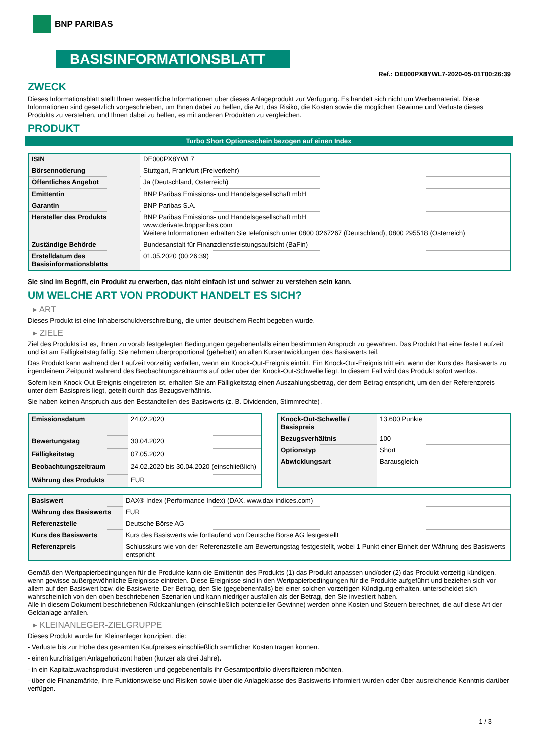BNP PARIBAS
BASISINFORMATIONSBLATT
Ref.: DE000PX8YWL7-2020-05-01T00:26:39
ZWECK
Dieses Informationsblatt stellt Ihnen wesentliche Informationen über dieses Anlageprodukt zur Verfügung. Es handelt sich nicht um Werbematerial. Diese Informationen sind gesetzlich vorgeschrieben, um Ihnen dabei zu helfen, die Art, das Risiko, die Kosten sowie die möglichen Gewinne und Verluste dieses Produkts zu verstehen, und Ihnen dabei zu helfen, es mit anderen Produkten zu vergleichen.
PRODUKT
Turbo Short Optionsschein bezogen auf einen Index
| ISIN | DE000PX8YWL7 |
| Börsennotierung | Stuttgart, Frankfurt (Freiverkehr) |
| Öffentliches Angebot | Ja (Deutschland, Österreich) |
| Emittentin | BNP Paribas Emissions- und Handelsgesellschaft mbH |
| Garantin | BNP Paribas S.A. |
| Hersteller des Produkts | BNP Paribas Emissions- und Handelsgesellschaft mbH www.derivate.bnpparibas.com Weitere Informationen erhalten Sie telefonisch unter 0800 0267267 (Deutschland), 0800 295518 (Österreich) |
| Zuständige Behörde | Bundesanstalt für Finanzdienstleistungsaufsicht (BaFin) |
| Erstelldatum des Basisinformationsblatts | 01.05.2020 (00:26:39) |
Sie sind im Begriff, ein Produkt zu erwerben, das nicht einfach ist und schwer zu verstehen sein kann.
UM WELCHE ART VON PRODUKT HANDELT ES SICH?
▸ ART
Dieses Produkt ist eine Inhaberschuldverschreibung, die unter deutschem Recht begeben wurde.
▸ ZIELE
Ziel des Produkts ist es, Ihnen zu vorab festgelegten Bedingungen gegebenenfalls einen bestimmten Anspruch zu gewähren. Das Produkt hat eine feste Laufzeit und ist am Fälligkeitstag fällig. Sie nehmen überproportional (gehebelt) an allen Kursentwicklungen des Basiswerts teil.
Das Produkt kann während der Laufzeit vorzeitig verfallen, wenn ein Knock-Out-Ereignis eintritt. Ein Knock-Out-Ereignis tritt ein, wenn der Kurs des Basiswerts zu irgendeinem Zeitpunkt während des Beobachtungszeitraums auf oder über der Knock-Out-Schwelle liegt. In diesem Fall wird das Produkt sofort wertlos.
Sofern kein Knock-Out-Ereignis eingetreten ist, erhalten Sie am Fälligkeitstag einen Auszahlungsbetrag, der dem Betrag entspricht, um den der Referenzpreis unter dem Basispreis liegt, geteilt durch das Bezugsverhältnis.
Sie haben keinen Anspruch aus den Bestandteilen des Basiswerts (z. B. Dividenden, Stimmrechte).
| Emissionsdatum | 24.02.2020 |
| Bewertungstag | 30.04.2020 |
| Fälligkeitstag | 07.05.2020 |
| Beobachtungszeitraum | 24.02.2020 bis 30.04.2020 (einschließlich) |
| Währung des Produkts | EUR |
| Knock-Out-Schwelle / Basispreis | 13.600 Punkte |
| Bezugsverhältnis | 100 |
| Optionstyp | Short |
| Abwicklungsart | Barausgleich |
| Basiswert | DAX® Index (Performance Index) (DAX, www.dax-indices.com) |
| Währung des Basiswerts | EUR |
| Referenzstelle | Deutsche Börse AG |
| Kurs des Basiswerts | Kurs des Basiswerts wie fortlaufend von Deutsche Börse AG festgestellt |
| Referenzpreis | Schlusskurs wie von der Referenzstelle am Bewertungstag festgestellt, wobei 1 Punkt einer Einheit der Währung des Basiswerts entspricht |
Gemäß den Wertpapierbedingungen für die Produkte kann die Emittentin des Produkts (1) das Produkt anpassen und/oder (2) das Produkt vorzeitig kündigen, wenn gewisse außergewöhnliche Ereignisse eintreten. Diese Ereignisse sind in den Wertpapierbedingungen für die Produkte aufgeführt und beziehen sich vor allem auf den Basiswert bzw. die Basiswerte. Der Betrag, den Sie (gegebenenfalls) bei einer solchen vorzeitigen Kündigung erhalten, unterscheidet sich wahrscheinlich von den oben beschriebenen Szenarien und kann niedriger ausfallen als der Betrag, den Sie investiert haben.
Alle in diesem Dokument beschriebenen Rückzahlungen (einschließlich potenzieller Gewinne) werden ohne Kosten und Steuern berechnet, die auf diese Art der Geldanlage anfallen.
▸ KLEINANLEGER-ZIELGRUPPE
Dieses Produkt wurde für Kleinanleger konzipiert, die:
- Verluste bis zur Höhe des gesamten Kaufpreises einschließlich sämtlicher Kosten tragen können.
- einen kurzfristigen Anlagehorizont haben (kürzer als drei Jahre).
- in ein Kapitalzuwachsprodukt investieren und gegebenenfalls ihr Gesamtportfolio diversifizieren möchten.
- über die Finanzmärkte, ihre Funktionsweise und Risiken sowie über die Anlageklasse des Basiswerts informiert wurden oder über ausreichende Kenntnis darüber verfügen.
1 / 3